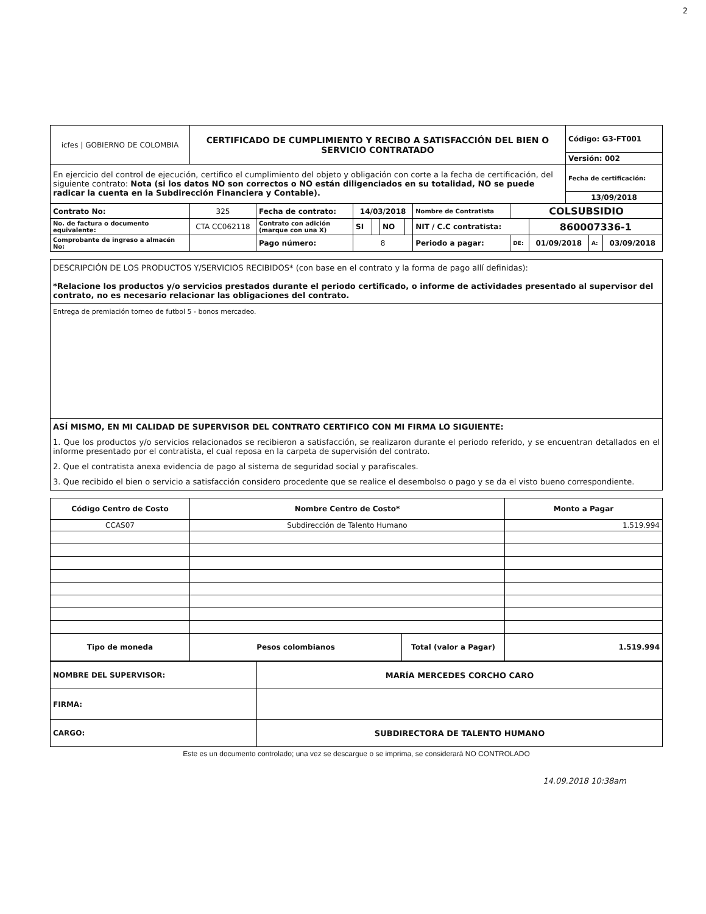2
| icfes / GOBIERNO DE COLOMBIA | CERTIFICADO DE CUMPLIMIENTO Y RECIBO A SATISFACCIÓN DEL BIEN O SERVICIO CONTRATADO | Código: G3-FT001 |
| | | Versión: 002 |
| En ejercicio del control de ejecución, certifico el cumplimiento del objeto y obligación con corte a la fecha de certificación, del siguiente contrato: Nota (si los datos NO son correctos o NO están diligenciados en su totalidad, NO se puede radicar la cuenta en la Subdirección Financiera y Contable). | | Fecha de certificación: |
| | | 13/09/2018 |
| Contrato No: | 325 | Fecha de contrato: | 14/03/2018 | | | | Nombre de Contratista | COLSUBSIDIO | | | |
| No. de factura o documento equivalente: | CTA CC062118 | Contrato con adición (marque con una X) | SI | | NO | | NIT / C.C contratista: | | 860007336-1 | | |
| Comprobante de ingreso a almacén No: | | Pago número: | 8 | | | | Periodo a pagar: | DE: | 01/09/2018 | A: | 03/09/2018 |
DESCRIPCIÓN DE LOS PRODUCTOS Y/SERVICIOS RECIBIDOS* (con base en el contrato y la forma de pago allí definidas):
*Relacione los productos y/o servicios prestados durante el periodo certificado, o informe de actividades presentado al supervisor del contrato, no es necesario relacionar las obligaciones del contrato.
Entrega de premiación torneo de futbol 5 - bonos mercadeo.
ASÍ MISMO, EN MI CALIDAD DE SUPERVISOR DEL CONTRATO CERTIFICO CON MI FIRMA LO SIGUIENTE:
1. Que los productos y/o servicios relacionados se recibieron a satisfacción, se realizaron durante el periodo referido, y se encuentran detallados en el informe presentado por el contratista, el cual reposa en la carpeta de supervisión del contrato.
2. Que el contratista anexa evidencia de pago al sistema de seguridad social y parafiscales.
3. Que recibido el bien o servicio a satisfacción considero procedente que se realice el desembolso o pago y se da el visto bueno correspondiente.
| Código Centro de Costo | Nombre Centro de Costo* | | Monto a Pagar |
| --- | --- | --- | --- |
| CCAS07 | Subdirección de Talento Humano | | 1.519.994 |
| Tipo de moneda | Pesos colombianos | Total (valor a Pagar) | 1.519.994 |
| NOMBRE DEL SUPERVISOR: | MARÍA MERCEDES CORCHO CARO |
| FIRMA: | |
| CARGO: | SUBDIRECTORA DE TALENTO HUMANO |
Este es un documento controlado; una vez se descargue o se imprima, se considerará NO CONTROLADO
14.09.2018 10:38am